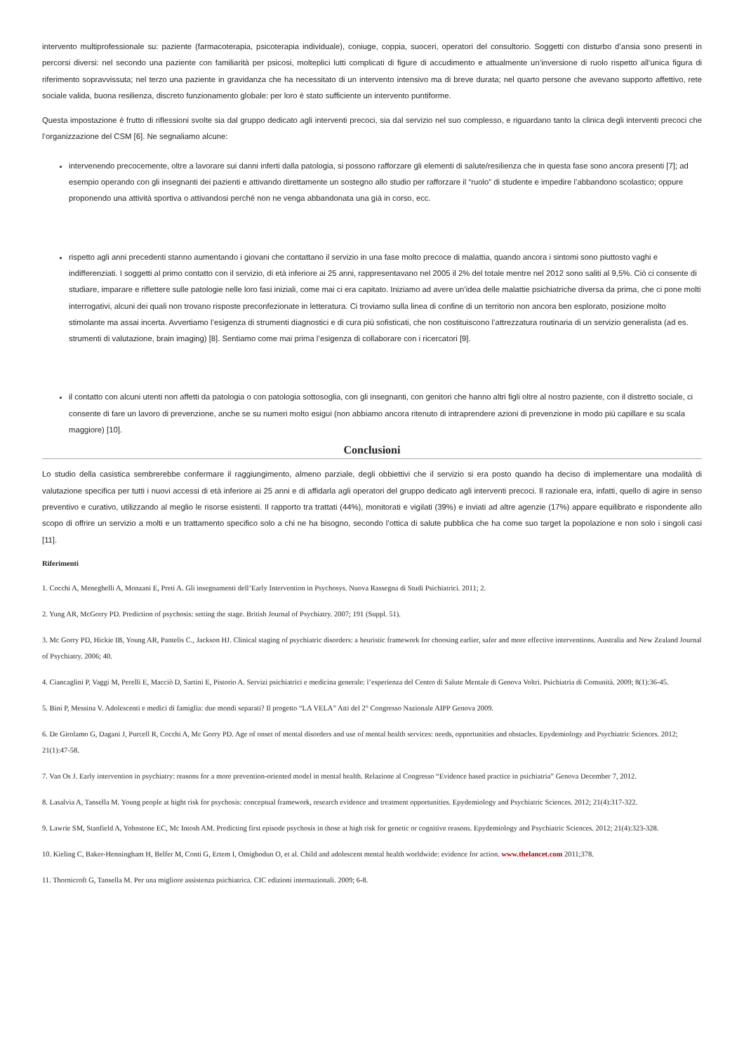intervento multiprofessionale su: paziente (farmacoterapia, psicoterapia individuale), coniuge, coppia, suoceri, operatori del consultorio. Soggetti con disturbo d’ansia sono presenti in percorsi diversi: nel secondo una paziente con familiarità per psicosi, molteplici lutti complicati di figure di accudimento e attualmente un’inversione di ruolo rispetto all’unica figura di riferimento sopravvissuta; nel terzo una paziente in gravidanza che ha necessitato di un intervento intensivo ma di breve durata; nel quarto persone che avevano supporto affettivo, rete sociale valida, buona resilienza, discreto funzionamento globale: per loro è stato sufficiente un intervento puntiforme.
Questa impostazione è frutto di riflessioni svolte sia dal gruppo dedicato agli interventi precoci, sia dal servizio nel suo complesso, e riguardano tanto la clinica degli interventi precoci che l’organizzazione del CSM [6]. Ne segnaliamo alcune:
intervenendo precocemente, oltre a lavorare sui danni inferti dalla patologia, si possono rafforzare gli elementi di salute/resilienza che in questa fase sono ancora presenti [7]; ad esempio operando con gli insegnanti dei pazienti e attivando direttamente un sostegno allo studio per rafforzare il “ruolo” di studente e impedire l’abbandono scolastico; oppure proponendo una attività sportiva o attivandosi perché non ne venga abbandonata una già in corso, ecc.
rispetto agli anni precedenti stanno aumentando i giovani che contattano il servizio in una fase molto precoce di malattia, quando ancora i sintomi sono piuttosto vaghi e indifferenziati. I soggetti al primo contatto con il servizio, di età inferiore ai 25 anni, rappresentavano nel 2005 il 2% del totale mentre nel 2012 sono saliti al 9,5%. Ciò ci consente di studiare, imparare e riflettere sulle patologie nelle loro fasi iniziali, come mai ci era capitato. Iniziamo ad avere un’idea delle malattie psichiatriche diversa da prima, che ci pone molti interrogativi, alcuni dei quali non trovano risposte preconfezionate in letteratura. Ci troviamo sulla linea di confine di un territorio non ancora ben esplorato, posizione molto stimolante ma assai incerta. Avvertiamo l’esigenza di strumenti diagnostici e di cura più sofisticati, che non costituiscono l’attrezzatura routinaria di un servizio generalista (ad es. strumenti di valutazione, brain imaging) [8]. Sentiamo come mai prima l’esigenza di collaborare con i ricercatori [9].
il contatto con alcuni utenti non affetti da patologia o con patologia sottosoglia, con gli insegnanti, con genitori che hanno altri figli oltre al nostro paziente, con il distretto sociale, ci consente di fare un lavoro di prevenzione, anche se su numeri molto esigui (non abbiamo ancora ritenuto di intraprendere azioni di prevenzione in modo più capillare e su scala maggiore) [10].
Conclusioni
Lo studio della casistica sembrerebbe confermare il raggiungimento, almeno parziale, degli obbiettivi che il servizio si era posto quando ha deciso di implementare una modalità di valutazione specifica per tutti i nuovi accessi di età inferiore ai 25 anni e di affidarla agli operatori del gruppo dedicato agli interventi precoci. Il razionale era, infatti, quello di agire in senso preventivo e curativo, utilizzando al meglio le risorse esistenti. Il rapporto tra trattati (44%), monitorati e vigilati (39%) e inviati ad altre agenzie (17%) appare equilibrato e rispondente allo scopo di offrire un servizio a molti e un trattamento specifico solo a chi ne ha bisogno, secondo l’ottica di salute pubblica che ha come suo target la popolazione e non solo i singoli casi [11].
Riferimenti
1. Cocchi A, Meneghelli A, Monzani E, Preti A. Gli insegnamenti dell’Early Intervention in Psychosys. Nuova Rassegna di Studi Psichiatrici. 2011; 2.
2. Yung AR, McGorry PD. Prediction of psychosis: setting the stage. British Journal of Psychiatry. 2007; 191 (Suppl. 51).
3. Mc Gorry PD, Hickie IB, Young AR, Pantelis C., Jackson HJ. Clinical staging of psychiatric disorders: a heuristic framework for choosing earlier, safer and more effective interventions. Australia and New Zealand Journal of Psychiatry. 2006; 40.
4. Ciancaglini P, Vaggi M, Perelli E, Macciò D, Sartini E, Pistorio A. Servizi psichiatrici e medicina generale: l’esperienza del Centro di Salute Mentale di Genova Voltri. Psichiatria di Comunità. 2009; 8(1):36-45.
5. Bini P, Messina V. Adolescenti e medici di famiglia: due mondi separati? Il progetto “LA VELA” Atti del 2° Congresso Nazionale AIPP Genova 2009.
6. De Girolamo G, Dagani J, Purcell R, Cocchi A, Mc Gorry PD. Age of onset of mental disorders and use of mental health services: needs, opportunities and obstacles. Epydemiology and Psychiatric Sciences. 2012; 21(1):47-58.
7. Van Os J. Early intervention in psychiatry: reasons for a more prevention-oriented model in mental health. Relazione al Congresso “Evidence based practice in psichiatria” Genova December 7, 2012.
8. Lasalvia A, Tansella M. Young people at hight risk for psychosis: conceptual framework, research evidence and treatment opportunities. Epydemiology and Psychiatric Sciences. 2012; 21(4):317-322.
9. Lawrie SM, Stanfield A, Yohnstone EC, Mc Intosh AM. Predicting first episode psychosis in those at high risk for genetic or cognitive reasons. Epydemiology and Psychiatric Sciences. 2012; 21(4):323-328.
10. Kieling C, Baker-Henningham H, Belfer M, Conti G, Ertem I, Omigbodun O, et al. Child and adolescent mental health worldwide: evidence for action. www.thelancet.com 2011;378.
11. Thornicroft G, Tansella M. Per una migliore assistenza psichiatrica. CIC edizioni internazionali. 2009; 6-8.